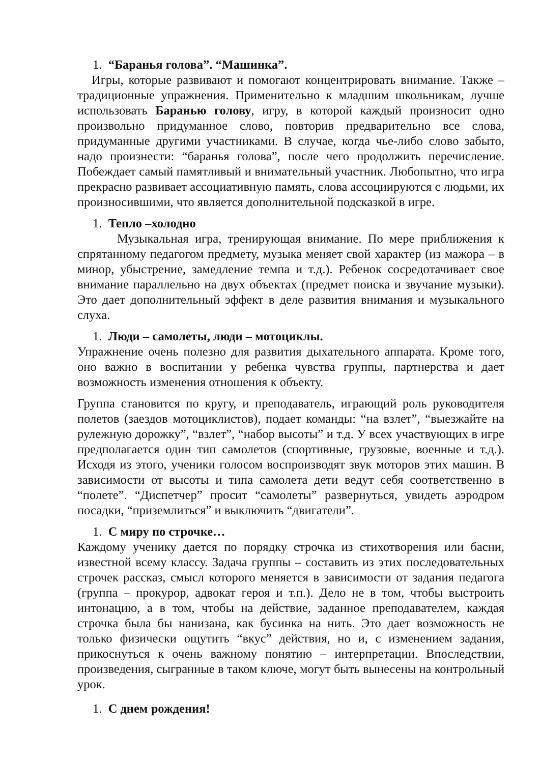1. “Баранья голова”. “Машинка”.
Игры, которые развивают и помогают концентрировать внимание. Также – традиционные упражнения. Применительно к младшим школьникам, лучше использовать Баранью голову, игру, в которой каждый произносит одно произвольно придуманное слово, повторив предварительно все слова, придуманные другими участниками. В случае, когда чье-либо слово забыто, надо произнести: “баранья голова”, после чего продолжить перечисление. Побеждает самый памятливый и внимательный участник. Любопытно, что игра прекрасно развивает ассоциативную память, слова ассоциируются с людьми, их произносившими, что является дополнительной подсказкой в игре.
1. Тепло –холодно
Музыкальная игра, тренирующая внимание. По мере приближения к спрятанному педагогом предмету, музыка меняет свой характер (из мажора – в минор, убыстрение, замедление темпа и т.д.). Ребенок сосредотачивает свое внимание параллельно на двух объектах (предмет поиска и звучание музыки). Это дает дополнительный эффект в деле развития внимания и музыкального слуха.
1. Люди – самолеты, люди – мотоциклы.
Упражнение очень полезно для развития дыхательного аппарата. Кроме того, оно важно в воспитании у ребенка чувства группы, партнерства и дает возможность изменения отношения к объекту.
Группа становится по кругу, и преподаватель, играющий роль руководителя полетов (заездов мотоциклистов), подает команды: “на взлет”, “выезжайте на рулежную дорожку”, “взлет”, “набор высоты” и т.д. У всех участвующих в игре предполагается один тип самолетов (спортивные, грузовые, военные и т.д.). Исходя из этого, ученики голосом воспроизводят звук моторов этих машин. В зависимости от высоты и типа самолета дети ведут себя соответственно в “полете”. “Диспетчер” просит “самолеты” развернуться, увидеть аэродром посадки, “приземлиться” и выключить “двигатели”.
1. С миру по строчке…
Каждому ученику дается по порядку строчка из стихотворения или басни, известной всему классу. Задача группы – составить из этих последовательных строчек рассказ, смысл которого меняется в зависимости от задания педагога (группа – прокурор, адвокат героя и т.п.). Дело не в том, чтобы выстроить интонацию, а в том, чтобы на действие, заданное преподавателем, каждая строчка была бы нанизана, как бусинка на нить. Это дает возможность не только физически ощутить “вкус” действия, но и, с изменением задания, прикоснуться к очень важному понятию – интерпретации. Впоследствии, произведения, сыгранные в таком ключе, могут быть вынесены на контрольный урок.
1. С днем рождения!